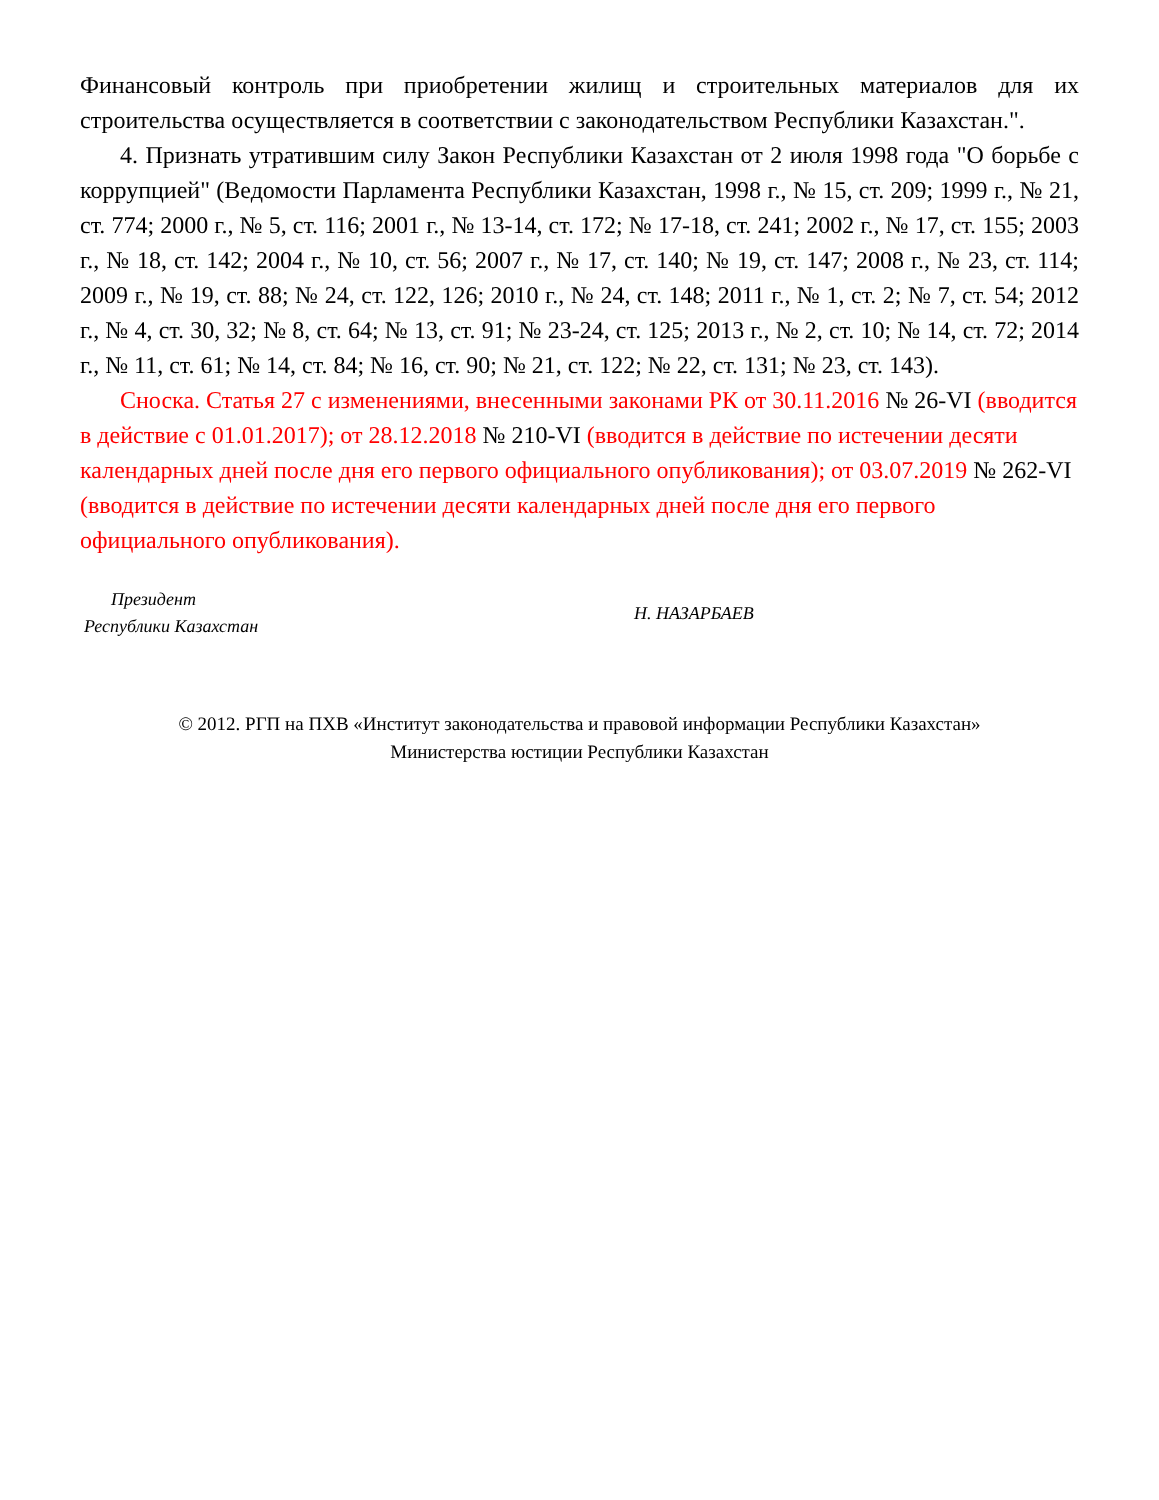Финансовый контроль при приобретении жилищ и строительных материалов для их строительства осуществляется в соответствии с законодательством Республики Казахстан.".
4. Признать утратившим силу Закон Республики Казахстан от 2 июля 1998 года "О борьбе с коррупцией" (Ведомости Парламента Республики Казахстан, 1998 г., № 15, ст. 209; 1999 г., № 21, ст. 774; 2000 г., № 5, ст. 116; 2001 г., № 13-14, ст. 172; № 17-18, ст. 241; 2002 г., № 17, ст. 155; 2003 г., № 18, ст. 142; 2004 г., № 10, ст. 56; 2007 г., № 17, ст. 140; № 19, ст. 147; 2008 г., № 23, ст. 114; 2009 г., № 19, ст. 88; № 24, ст. 122, 126; 2010 г., № 24, ст. 148; 2011 г., № 1, ст. 2; № 7, ст. 54; 2012 г., № 4, ст. 30, 32; № 8, ст. 64; № 13, ст. 91; № 23-24, ст. 125; 2013 г., № 2, ст. 10; № 14, ст. 72; 2014 г., № 11, ст. 61; № 14, ст. 84; № 16, ст. 90; № 21, ст. 122; № 22, ст. 131; № 23, ст. 143).
Сноска. Статья 27 с изменениями, внесенными законами РК от 30.11.2016 № 26-VI (вводится в действие с 01.01.2017); от 28.12.2018 № 210-VI (вводится в действие по истечении десяти календарных дней после дня его первого официального опубликования); от 03.07.2019 № 262-VI (вводится в действие по истечении десяти календарных дней после дня его первого официального опубликования).
Президент
Республики Казахстан
Н. НАЗАРБАЕВ
© 2012. РГП на ПХВ «Институт законодательства и правовой информации Республики Казахстан»
Министерства юстиции Республики Казахстан